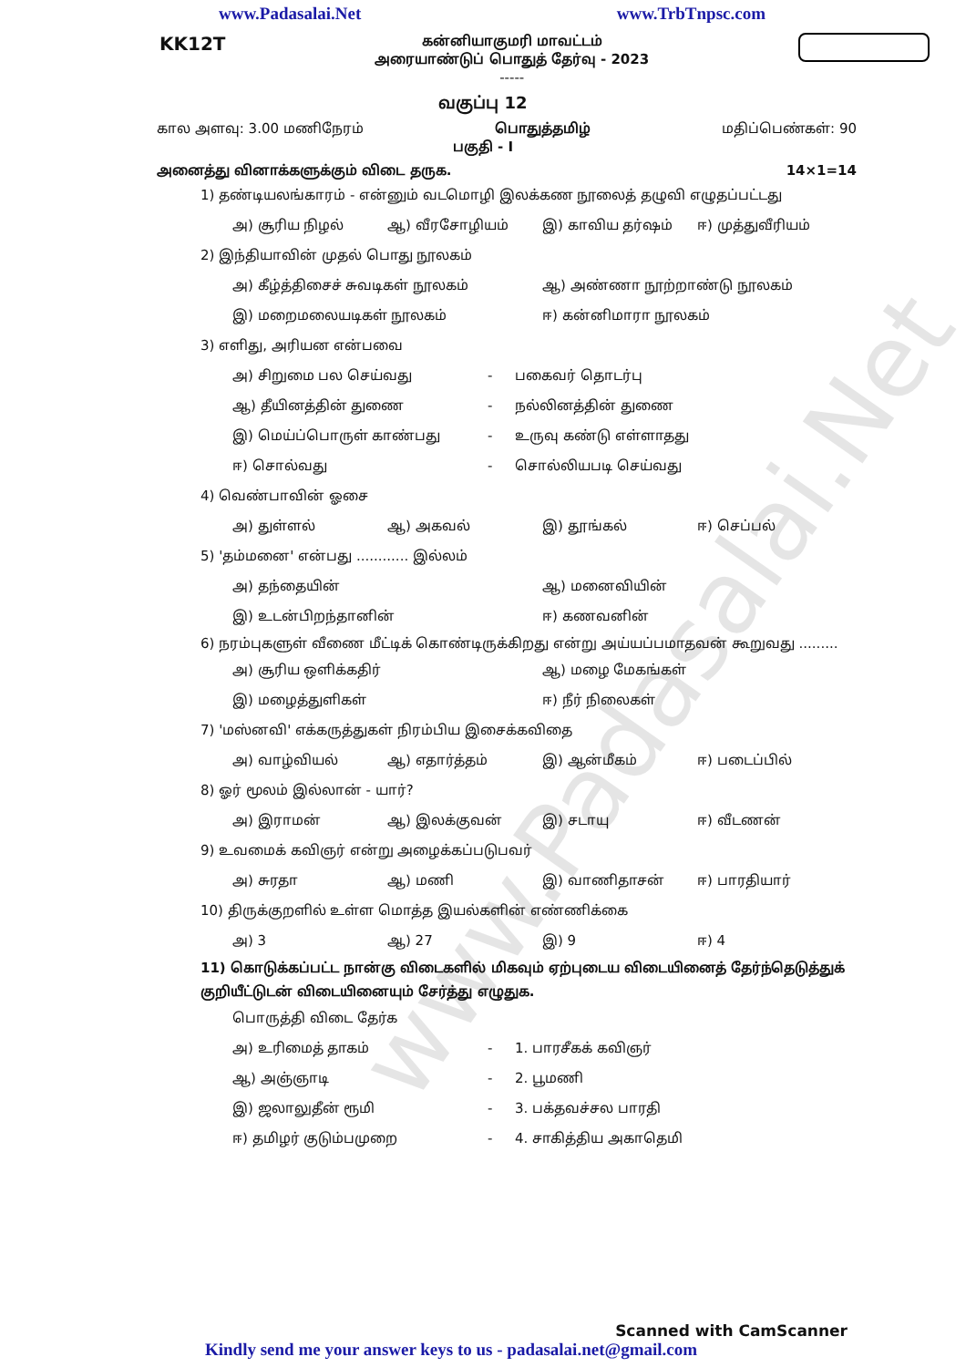www.Padasalai.Net
www.Padasalai.Net www.TrbTnpsc.com
KK12T
கன்னியாகுமரி மாவட்டம்
அரையாண்டுப் பொதுத் தேர்வு - 2023
-----
வகுப்பு 12
கால அளவு: 3.00 மணிநேரம் பொதுத்தமிழ் மதிப்பெண்கள்: 90
பகுதி - I
அனைத்து வினாக்களுக்கும் விடை தருக. 14×1=14
1) தண்டியலங்காரம் - என்னும் வடமொழி இலக்கண நூலைத் தழுவி எழுதப்பட்டது
அ) சூரிய நிழல் ஆ) வீரசோழியம் இ) காவிய தர்ஷம் ஈ) முத்துவீரியம்
2) இந்தியாவின் முதல் பொது நூலகம்
அ) கீழ்த்திசைச் சுவடிகள் நூலகம் ஆ) அண்ணா நூற்றாண்டு நூலகம் இ) மறைமலையடிகள் நூலகம் ஈ) கன்னிமாரா நூலகம்
3) எளிது, அரியன என்பவை
அ) சிறுமை பல செய்வது - பகைவர் தொடர்பு ஆ) தீயினத்தின் துணை - நல்லினத்தின் துணை இ) மெய்ப்பொருள் காண்பது - உருவு கண்டு எள்ளாதது ஈ) சொல்வது - சொல்லியபடி செய்வது
4) வெண்பாவின் ஓசை
அ) துள்ளல் ஆ) அகவல் இ) தூங்கல் ஈ) செப்பல்
5) 'தம்மனை' என்பது ............ இல்லம்
அ) தந்தையின் ஆ) மனைவியின் இ) உடன்பிறந்தானின் ஈ) கணவனின்
6) நரம்புகளுள் வீணை மீட்டிக் கொண்டிருக்கிறது என்று அய்யப்பமாதவன் கூறுவது .........
அ) சூரிய ஒளிக்கதிர் ஆ) மழை மேகங்கள் இ) மழைத்துளிகள் ஈ) நீர் நிலைகள்
7) 'மஸ்னவி' எக்கருத்துகள் நிரம்பிய இசைக்கவிதை
அ) வாழ்வியல் ஆ) எதார்த்தம் இ) ஆன்மீகம் ஈ) படைப்பில்
8) ஓர் மூலம் இல்லான் - யார்?
அ) இராமன் ஆ) இலக்குவன் இ) சடாயு ஈ) வீடணன்
9) உவமைக் கவிஞர் என்று அழைக்கப்படுபவர்
அ) சுரதா ஆ) மணி இ) வாணிதாசன் ஈ) பாரதியார்
10) திருக்குறளில் உள்ள மொத்த இயல்களின் எண்ணிக்கை
அ) 3 ஆ) 27 இ) 9 ஈ) 4
11) கொடுக்கப்பட்ட நான்கு விடைகளில் மிகவும் ஏற்புடைய விடையினைத் தேர்ந்தெடுத்துக் குறியீட்டுடன் விடையினையும் சேர்த்து எழுதுக.
பொருத்தி விடை தேர்க
அ) உரிமைத் தாகம் - 1. பாரசீகக் கவிஞர் ஆ) அஞ்ஞாடி - 2. பூமணி இ) ஜலாலுதீன் ரூமி - 3. பக்தவச்சல பாரதி ஈ) தமிழர் குடும்பமுறை - 4. சாகித்திய அகாதெமி
Scanned with CamScanner
Kindly send me your answer keys to us - padasalai.net@gmail.com